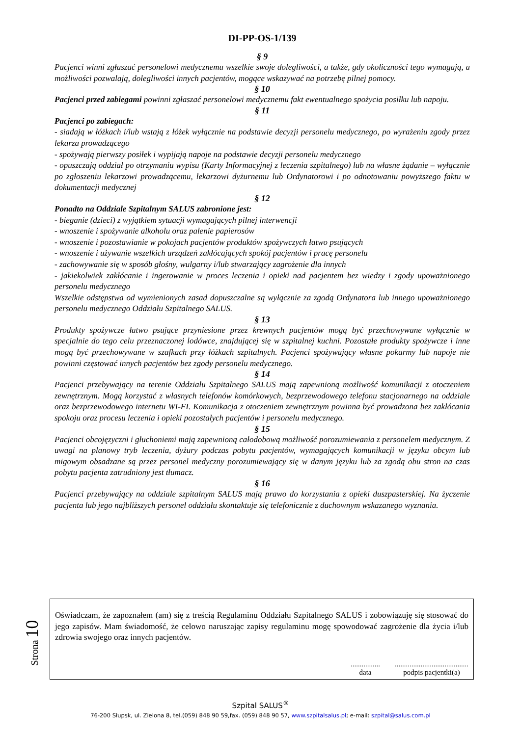DI-PP-OS-1/139
§ 9
Pacjenci winni zgłaszać personelowi medycznemu wszelkie swoje dolegliwości, a także, gdy okoliczności tego wymagają, a możliwości pozwalają, dolegliwości innych pacjentów, mogące wskazywać na potrzebę pilnej pomocy.
§ 10
Pacjenci przed zabiegami powinni zgłaszać personelowi medycznemu fakt ewentualnego spożycia posiłku lub napoju.
§ 11
Pacjenci po zabiegach:
- siadają w łóżkach i/lub wstają z łóżek wyłącznie na podstawie decyzji personelu medycznego, po wyrażeniu zgody przez lekarza prowadzącego
- spożywają pierwszy posiłek i wypijają napoje na podstawie decyzji personelu medycznego
- opuszczają oddział po otrzymaniu wypisu (Karty Informacyjnej z leczenia szpitalnego) lub na własne żądanie – wyłącznie po zgłoszeniu lekarzowi prowadzącemu, lekarzowi dyżurnemu lub Ordynatorowi i po odnotowaniu powyższego faktu w dokumentacji medycznej
§ 12
Ponadto na Oddziale Szpitalnym SALUS zabronione jest:
- bieganie (dzieci) z wyjątkiem sytuacji wymagających pilnej interwencji
- wnoszenie i spożywanie alkoholu oraz palenie papierosów
- wnoszenie i pozostawianie w pokojach pacjentów produktów spożywczych łatwo psujących
- wnoszenie i używanie wszelkich urządzeń zakłócających spokój pacjentów i pracę personelu
- zachowywanie się w sposób głośny, wulgarny i/lub stwarzający zagrożenie dla innych
- jakiekolwiek zakłócanie i ingerowanie w proces leczenia i opieki nad pacjentem bez wiedzy i zgody upoważnionego personelu medycznego
Wszelkie odstępstwa od wymienionych zasad dopuszczalne są wyłącznie za zgodą Ordynatora lub innego upoważnionego personelu medycznego Oddziału Szpitalnego SALUS.
§ 13
Produkty spożywcze łatwo psujące przyniesione przez krewnych pacjentów mogą być przechowywane wyłącznie w specjalnie do tego celu przeznaczonej lodówce, znajdującej się w szpitalnej kuchni. Pozostałe produkty spożywcze i inne mogą być przechowywane w szafkach przy łóżkach szpitalnych. Pacjenci spożywający własne pokarmy lub napoje nie powinni częstować innych pacjentów bez zgody personelu medycznego.
§ 14
Pacjenci przebywający na terenie Oddziału Szpitalnego SALUS mają zapewnioną możliwość komunikacji z otoczeniem zewnętrznym. Mogą korzystać z własnych telefonów komórkowych, bezprzewodowego telefonu stacjonarnego na oddziale oraz bezprzewodowego internetu WI-FI. Komunikacja z otoczeniem zewnętrznym powinna być prowadzona bez zakłócania spokoju oraz procesu leczenia i opieki pozostałych pacjentów i personelu medycznego.
§ 15
Pacjenci obcojęzyczni i głuchoniemi mają zapewnioną całodobową możliwość porozumiewania z personelem medycznym. Z uwagi na planowy tryb leczenia, dyżury podczas pobytu pacjentów, wymagających komunikacji w języku obcym lub migowym obsadzane są przez personel medyczny porozumiewający się w danym języku lub za zgodą obu stron na czas pobytu pacjenta zatrudniony jest tłumacz.
§ 16
Pacjenci przebywający na oddziale szpitalnym SALUS mają prawo do korzystania z opieki duszpasterskiej. Na życzenie pacjenta lub jego najbliższych personel oddziału skontaktuje się telefonicznie z duchownym wskazanego wyznania.
Strona 10
Oświadczam, że zapoznałem (am) się z treścią Regulaminu Oddziału Szpitalnego SALUS i zobowiązuję się stosować do jego zapisów. Mam świadomość, że celowo naruszając zapisy regulaminu mogę spowodować zagrożenie dla życia i/lub zdrowia swojego oraz innych pacjentów.
................
data
........................................
podpis pacjentki(a)
Szpital SALUS<sup>®</sup>
76-200 Słupsk, ul. Zielona 8, tel.(059) 848 90 59,fax. (059) 848 90 57, www.szpitalsalus.pl; e-mail: szpital@salus.com.pl